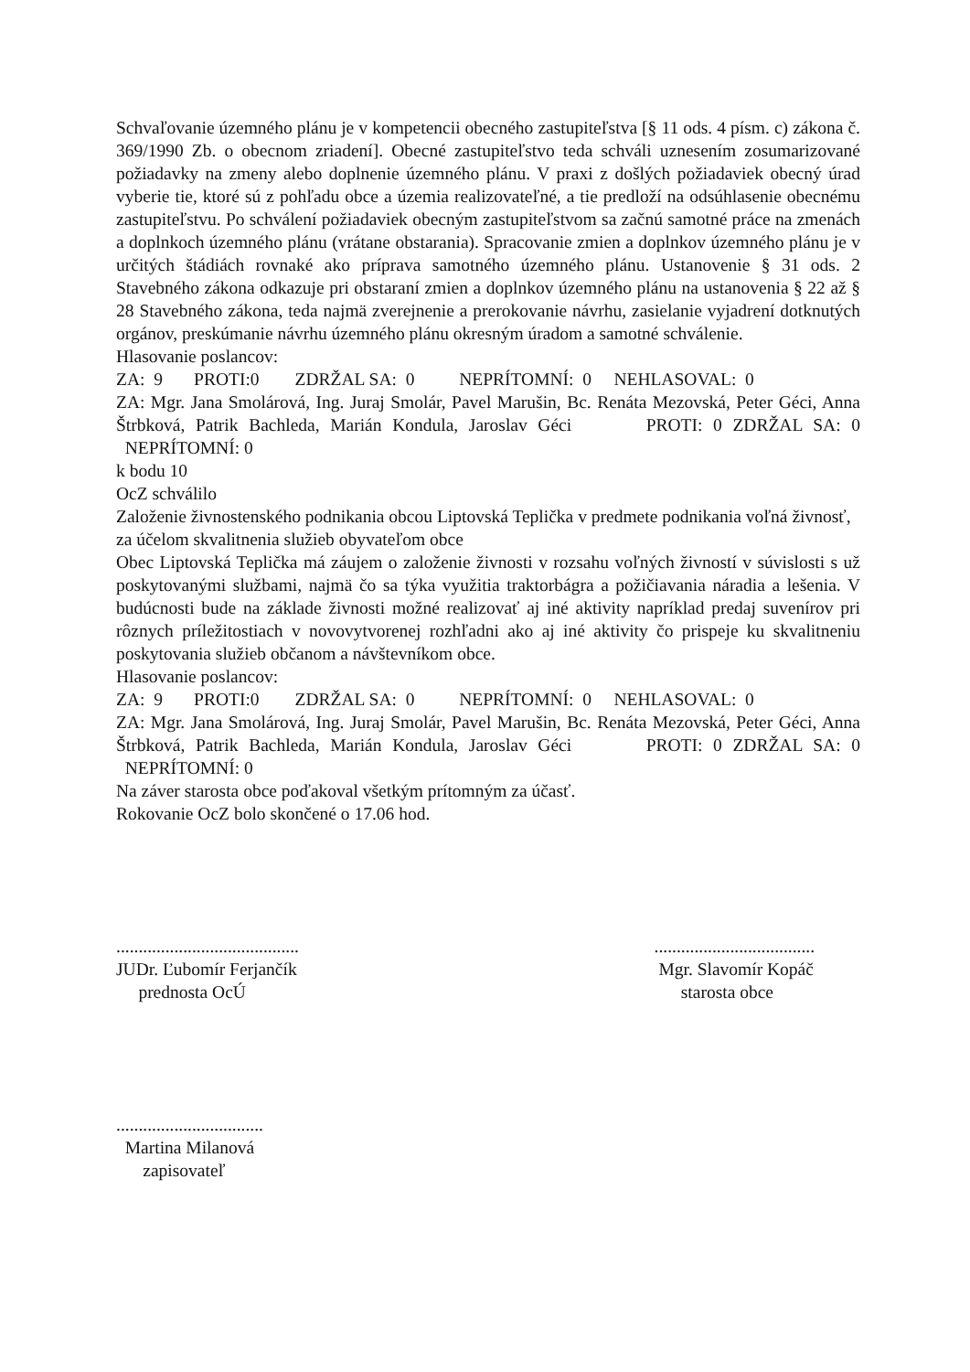Schvaľovanie územného plánu je v kompetencii obecného zastupiteľstva [§ 11 ods. 4 písm. c) zákona č. 369/1990 Zb. o obecnom zriadení]. Obecné zastupiteľstvo teda schváli uznesením zosumarizované požiadavky na zmeny alebo doplnenie územného plánu. V praxi z došlých požiadaviek obecný úrad vyberie tie, ktoré sú z pohľadu obce a územia realizovateľné, a tie predloží na odsúhlasenie obecnému zastupiteľstvu. Po schválení požiadaviek obecným zastupiteľstvom sa začnú samotné práce na zmenách a doplnkoch územného plánu (vrátane obstarania). Spracovanie zmien a doplnkov územného plánu je v určitých štádiách rovnaké ako príprava samotného územného plánu. Ustanovenie § 31 ods. 2 Stavebného zákona odkazuje pri obstaraní zmien a doplnkov územného plánu na ustanovenia § 22 až § 28 Stavebného zákona, teda najmä zverejnenie a prerokovanie návrhu, zasielanie vyjadrení dotknutých orgánov, preskúmanie návrhu územného plánu okresným úradom a samotné schválenie.
Hlasovanie poslancov:
ZA: 9 PROTI:0 ZDRŽAL SA: 0 NEPRÍTOMNÍ: 0 NEHLASOVAL: 0
ZA: Mgr. Jana Smolárová, Ing. Juraj Smolár, Pavel Marušin, Bc. Renáta Mezovská, Peter Géci, Anna Štrbková, Patrik Bachleda, Marián Kondula, Jaroslav Géci PROTI: 0 ZDRŽAL SA: 0 NEPRÍTOMNÍ: 0
k bodu 10
OcZ schválilo
Založenie živnostenského podnikania obcou Liptovská Teplička v predmete podnikania voľná živnosť, za účelom skvalitnenia služieb obyvateľom obce
Obec Liptovská Teplička má záujem o založenie živnosti v rozsahu voľných živností v súvislosti s už poskytovanými službami, najmä čo sa týka využitia traktorbágra a požičiavania náradia a lešenia. V budúcnosti bude na základe živnosti možné realizovať aj iné aktivity napríklad predaj suvenírov pri rôznych príležitostiach v novovytvorenej rozhľadni ako aj iné aktivity čo prispeje ku skvalitneniu poskytovania služieb občanom a návštevníkom obce.
Hlasovanie poslancov:
ZA: 9 PROTI:0 ZDRŽAL SA: 0 NEPRÍTOMNÍ: 0 NEHLASOVAL: 0
ZA: Mgr. Jana Smolárová, Ing. Juraj Smolár, Pavel Marušin, Bc. Renáta Mezovská, Peter Géci, Anna Štrbková, Patrik Bachleda, Marián Kondula, Jaroslav Géci PROTI: 0 ZDRŽAL SA: 0 NEPRÍTOMNÍ: 0
Na záver starosta obce poďakoval všetkým prítomným za účasť.
Rokovanie OcZ bolo skončené o 17.06 hod.
......................................... JUDr. Ľubomír Ferjančík prednosta OcÚ
.................................... Mgr. Slavomír Kopáč starosta obce
................................. Martina Milanová zapisovateľ